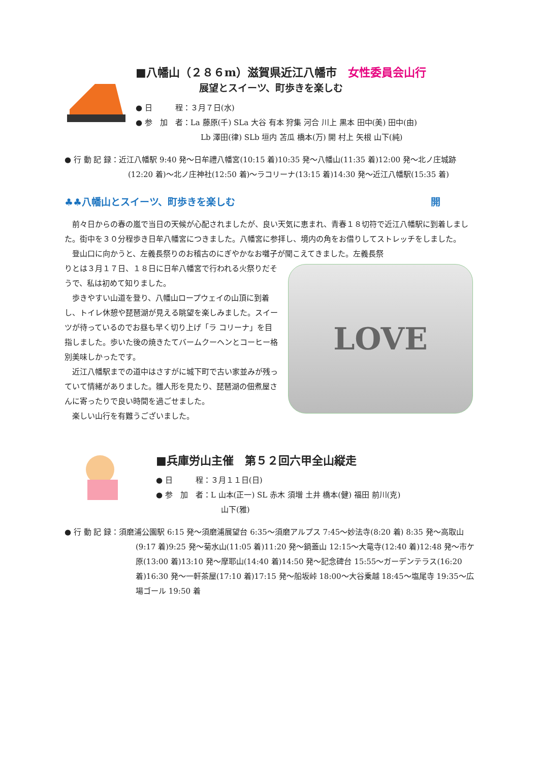■八幡山（２８６m）滋賀県近江八幡市　女性委員会山行
展望とスイーツ、町歩きを楽しむ
● 日　　　程：３月７日(水)
● 参　加　者：La 藤原(千) SLa 大谷 有本 狩集 河合 川上 黒本 田中(美) 田中(由)
Lb 澤田(律) SLb 垣内 苫瓜 橋本(万) 開 村上 矢根 山下(純)
● 行 動 記 録：近江八幡駅 9:40 発～日牟禮八幡宮(10:15 着)10:35 発～八幡山(11:35 着)12:00 発～北ノ庄城跡(12:20 着)～北ノ庄神社(12:50 着)～ラコリーナ(13:15 着)14:30 発～近江八幡駅(15:35 着)
♣♣八幡山とスイーツ、町歩きを楽しむ 開
　前々日からの春の嵐で当日の天候が心配されましたが、良い天気に恵まれ、青春１８切符で近江八幡駅に到着しました。街中を３０分程歩き日牟八幡宮につきました。八幡宮に参拝し、境内の角をお借りしてストレッチをしました。
　登山口に向かうと、左義長祭りのお稽古のにぎやかなお囃子が聞こえてきました。左義長祭
りとは３月１７日、１８日に日牟八幡宮で行われる火祭りだそうで、私は初めて知りました。
　歩きやすい山道を登り、八幡山ロープウェイの山頂に到着し、トイレ休憩や琵琶湖が見える眺望を楽しみました。スイーツが待っているのでお昼も早く切り上げ「ラ コリーナ」を目指しました。歩いた後の焼きたてバームクーヘンとコーヒー格別美味しかったです。
　近江八幡駅までの道中はさすがに城下町で古い家並みが残っていて情緒がありました。雛人形を見たり、琵琶湖の佃煮屋さんに寄ったりで良い時間を過ごせました。
　楽しい山行を有難うございました。
LOVE
■兵庫労山主催　第５２回六甲全山縦走
● 日　　　程：３月１１日(日)
● 参　加　者：L 山本(正一) SL 赤木 須増 土井 橋本(健) 福田 前川(克)
山下(雅)
● 行 動 記 録：須磨浦公園駅 6:15 発～須磨浦展望台 6:35～須磨アルプス 7:45～妙法寺(8:20 着) 8:35 発～高取山(9:17 着)9:25 発～菊水山(11:05 着)11:20 発～鍋蓋山 12:15～大竜寺(12:40 着)12:48 発～市ケ原(13:00 着)13:10 発～摩耶山(14:40 着)14:50 発～記念碑台 15:55～ガーデンテラス(16:20 着)16:30 発～一軒茶屋(17:10 着)17:15 発～船坂峠 18:00～大谷乗越 18:45～塩尾寺 19:35～広場ゴール 19:50 着